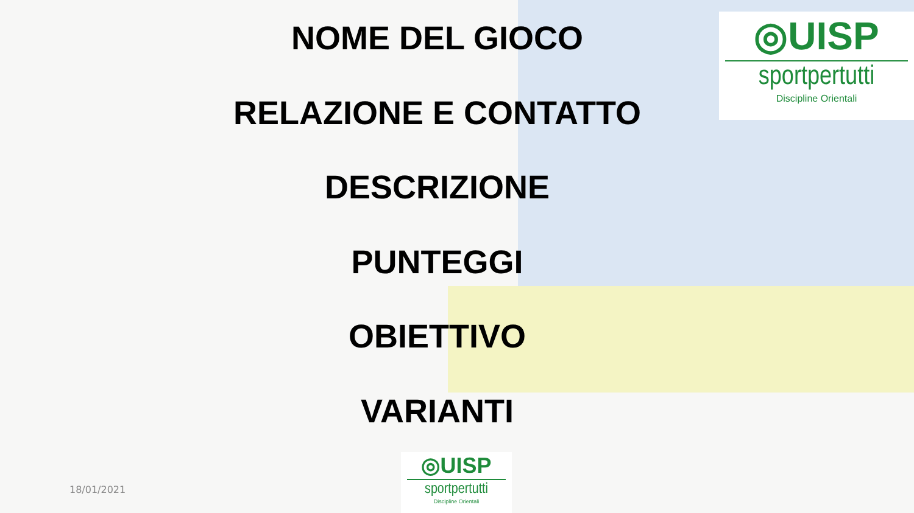◎UISP
sportpertutti
Discipline Orientali
NOME DEL GIOCO
RELAZIONE E CONTATTO
DESCRIZIONE
PUNTEGGI
OBIETTIVO
VARIANTI
18/01/2021
◎UISP
sportpertutti
Discipline Orientali